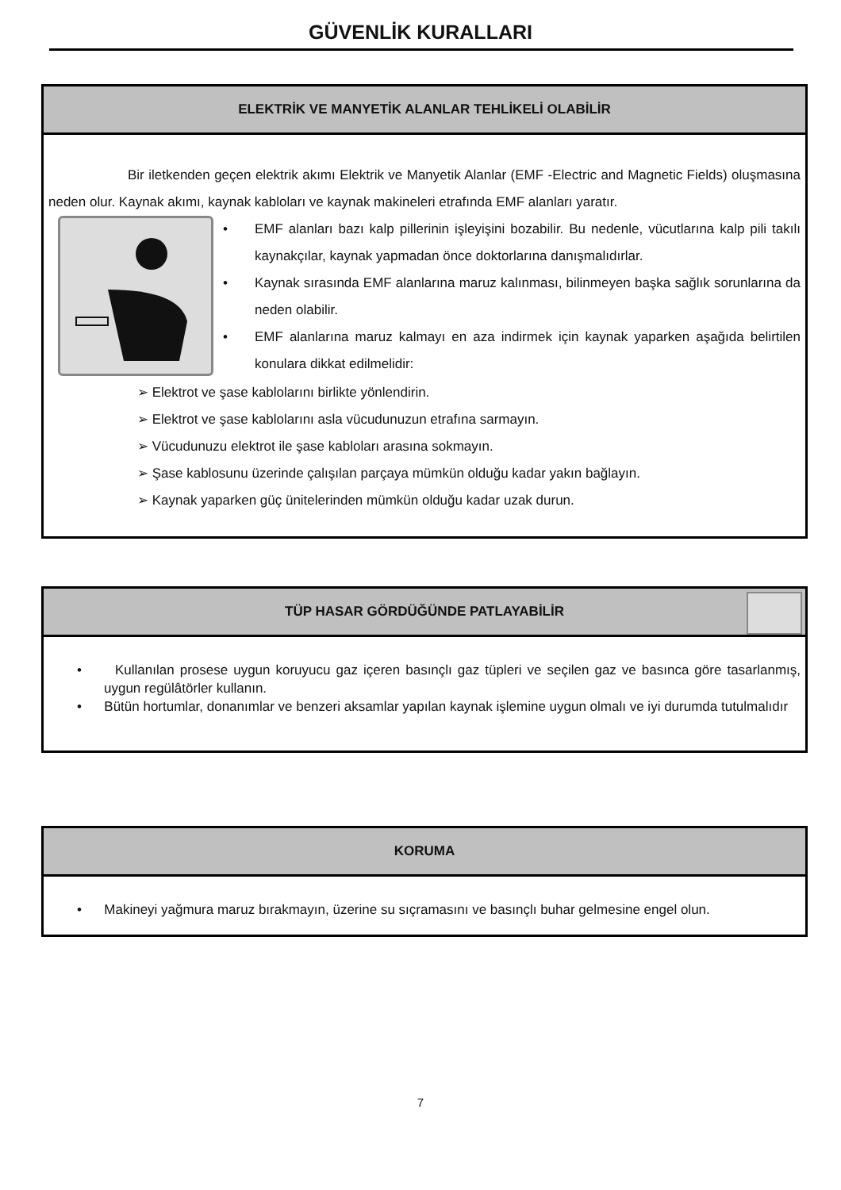GÜVENLİK KURALLARI
ELEKTRİK VE MANYETİK ALANLAR TEHLİKELİ OLABİLİR
Bir iletkenden geçen elektrik akımı Elektrik ve Manyetik Alanlar (EMF -Electric and Magnetic Fields) oluşmasına neden olur. Kaynak akımı, kaynak kabloları ve kaynak makineleri etrafında EMF alanları yaratır.
• EMF alanları bazı kalp pillerinin işleyişini bozabilir. Bu nedenle, vücutlarına kalp pili takılı kaynakçılar, kaynak yapmadan önce doktorlarına danışmalıdırlar.
• Kaynak sırasında EMF alanlarına maruz kalınması, bilinmeyen başka sağlık sorunlarına da neden olabilir.
• EMF alanlarına maruz kalmayı en aza indirmek için kaynak yaparken aşağıda belirtilen konulara dikkat edilmelidir:
➢ Elektrot ve şase kablolarını birlikte yönlendirin.
➢ Elektrot ve şase kablolarını asla vücudunuzun etrafına sarmayın.
➢ Vücudunuzu elektrot ile şase kabloları arasına sokmayın.
➢ Şase kablosunu üzerinde çalışılan parçaya mümkün olduğu kadar yakın bağlayın.
➢ Kaynak yaparken güç ünitelerinden mümkün olduğu kadar uzak durun.
TÜP HASAR GÖRDÜĞÜNDE PATLAYABİLİR
• Kullanılan prosese uygun koruyucu gaz içeren basınçlı gaz tüpleri ve seçilen gaz ve basınca göre tasarlanmış, uygun regülâtörler kullanın.
• Bütün hortumlar, donanımlar ve benzeri aksamlar yapılan kaynak işlemine uygun olmalı ve iyi durumda tutulmalıdır
KORUMA
• Makineyi yağmura maruz bırakmayın, üzerine su sıçramasını ve basınçlı buhar gelmesine engel olun.
7